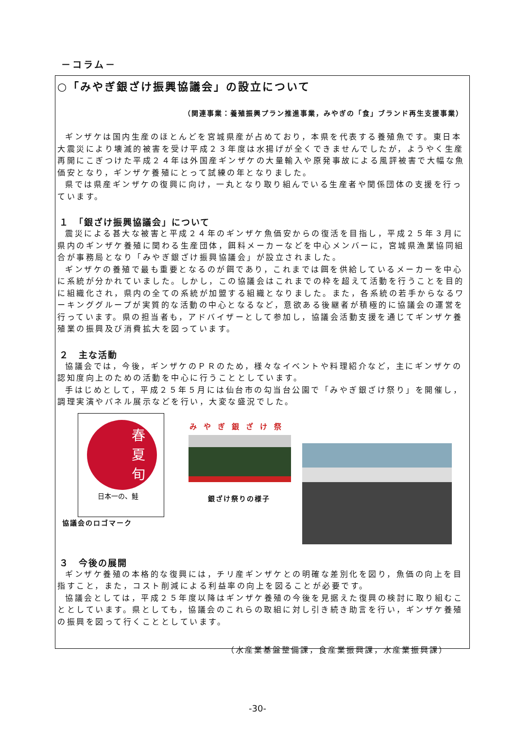－コラム－
○「みやぎ銀ざけ振興協議会」の設立について
（関連事業：養殖振興プラン推進事業，みやぎの「食」ブランド再生支援事業）
ギンザケは国内生産のほとんどを宮城県産が占めており，本県を代表する養殖魚です。東日本大震災により壊滅的被害を受け平成２３年度は水揚げが全くできませんでしたが，ようやく生産再開にこぎつけた平成２４年は外国産ギンザケの大量輸入や原発事故による風評被害で大幅な魚価安となり，ギンザケ養殖にとって試練の年となりました。
県では県産ギンザケの復興に向け，一丸となり取り組んでいる生産者や関係団体の支援を行っています。
１　「銀ざけ振興協議会」について
震災による甚大な被害と平成２４年のギンザケ魚価安からの復活を目指し，平成２５年３月に県内のギンザケ養殖に関わる生産団体，餌料メーカーなどを中心メンバーに，宮城県漁業協同組合が事務局となり「みやぎ銀ざけ振興協議会」が設立されました。
ギンザケの養殖で最も重要となるのが餌であり，これまでは餌を供給しているメーカーを中心に系統が分かれていました。しかし，この協議会はこれまでの枠を超えて活動を行うことを目的に組織化され，県内の全ての系統が加盟する組織となりました。また，各系統の若手からなるワーキンググループが実質的な活動の中心となるなど，意欲ある後継者が積極的に協議会の運営を行っています。県の担当者も，アドバイザーとして参加し，協議会活動支援を通じてギンザケ養殖業の振興及び消費拡大を図っています。
２　主な活動
協議会では，今後，ギンザケのＰＲのため，様々なイベントや料理紹介など，主にギンザケの認知度向上のための活動を中心に行うこととしています。
手はじめとして，平成２５年５月には仙台市の勾当台公園で「みやぎ銀ざけ祭り」を開催し，調理実演やパネル展示などを行い，大変な盛況でした。
春
夏
旬
日本一の、鮭
協議会のロゴマーク
みやぎ銀ざけ祭
銀ざけ祭りの様子
３　今後の展開
ギンザケ養殖の本格的な復興には，チリ産ギンザケとの明確な差別化を図り，魚価の向上を目指すこと，また，コスト削減による利益率の向上を図ることが必要です。
協議会としては，平成２５年度以降はギンザケ養殖の今後を見据えた復興の検討に取り組むこととしています。県としても，協議会のこれらの取組に対し引き続き助言を行い，ギンザケ養殖の振興を図って行くこととしています。
（水産業基盤整備課，食産業振興課，水産業振興課）
-30-